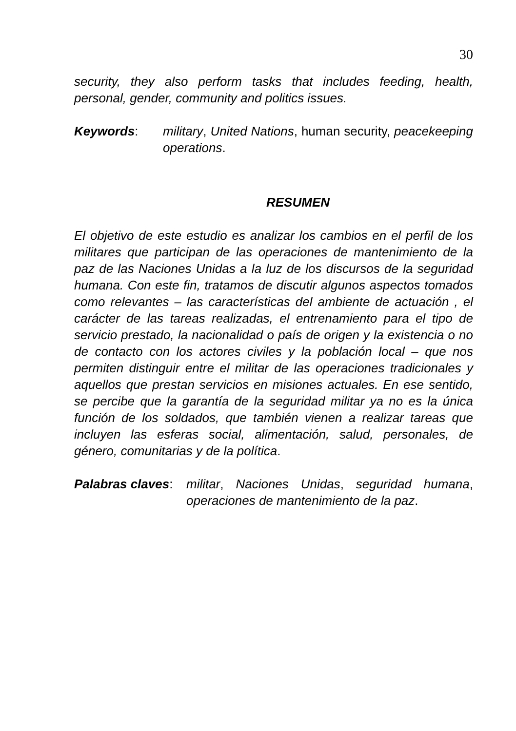30
security, they also perform tasks that includes feeding, health, personal, gender, community and politics issues.
Keywords: military, United Nations, human security, peacekeeping operations.
RESUMEN
El objetivo de este estudio es analizar los cambios en el perfil de los militares que participan de las operaciones de mantenimiento de la paz de las Naciones Unidas a la luz de los discursos de la seguridad humana. Con este fin, tratamos de discutir algunos aspectos tomados como relevantes – las características del ambiente de actuación , el carácter de las tareas realizadas, el entrenamiento para el tipo de servicio prestado, la nacionalidad o país de origen y la existencia o no de contacto con los actores civiles y la población local – que nos permiten distinguir entre el militar de las operaciones tradicionales y aquellos que prestan servicios en misiones actuales. En ese sentido, se percibe que la garantía de la seguridad militar ya no es la única función de los soldados, que también vienen a realizar tareas que incluyen las esferas social, alimentación, salud, personales, de género, comunitarias y de la política.
Palabras claves:
militar, Naciones Unidas, seguridad humana, operaciones de mantenimiento de la paz.